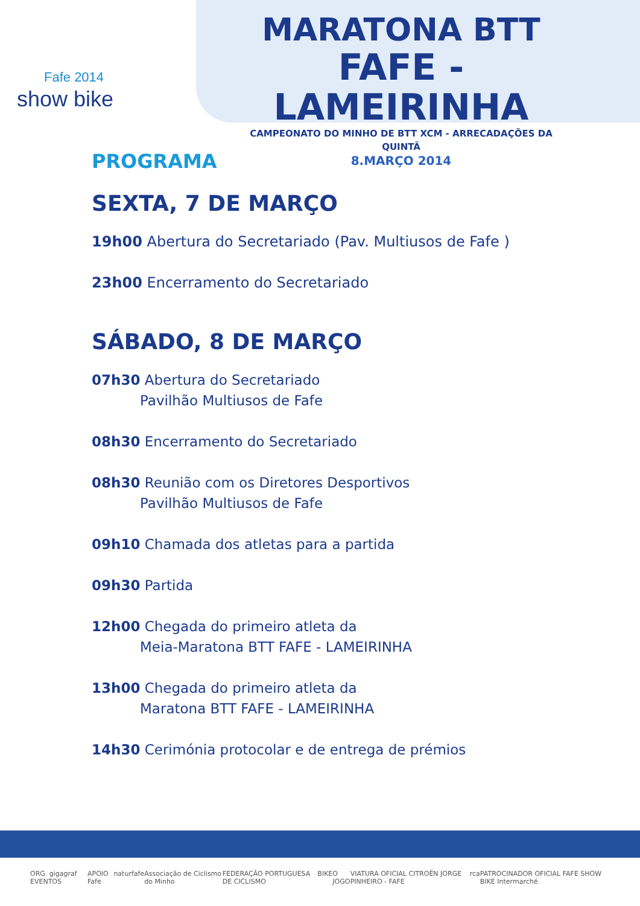Fafe 2014
show bike
MARATONA BTT
FAFE - LAMEIRINHA
CAMPEONATO DO MINHO DE BTT XCM - ARRECADAÇÕES DA QUINTÃ
8.MARÇO 2014
PROGRAMA
SEXTA, 7 DE MARÇO
19h00 Abertura do Secretariado (Pav. Multiusos de Fafe )
23h00 Encerramento do Secretariado
SÁBADO, 8 DE MARÇO
07h30 Abertura do Secretariado
Pavilhão Multiusos de Fafe
08h30 Encerramento do Secretariado
08h30 Reunião com os Diretores Desportivos
Pavilhão Multiusos de Fafe
09h10 Chamada dos atletas para a partida
09h30 Partida
12h00 Chegada do primeiro atleta da
Meia-Maratona BTT FAFE - LAMEIRINHA
13h00 Chegada do primeiro atleta da
Maratona BTT FAFE - LAMEIRINHA
14h30 Cerimónia protocolar e de entrega de prémios
ORG. gigagraf EVENTOS APOIO Fafe naturfafe Associação de Ciclismo do Minho FEDERAÇÃO PORTUGUESA DE CICLISMO BIKE O JOGO VIATURA OFICIAL CITROËN JORGE PINHEIRO - FAFE rca PATROCINADOR OFICIAL FAFE SHOW BIKE Intermarché